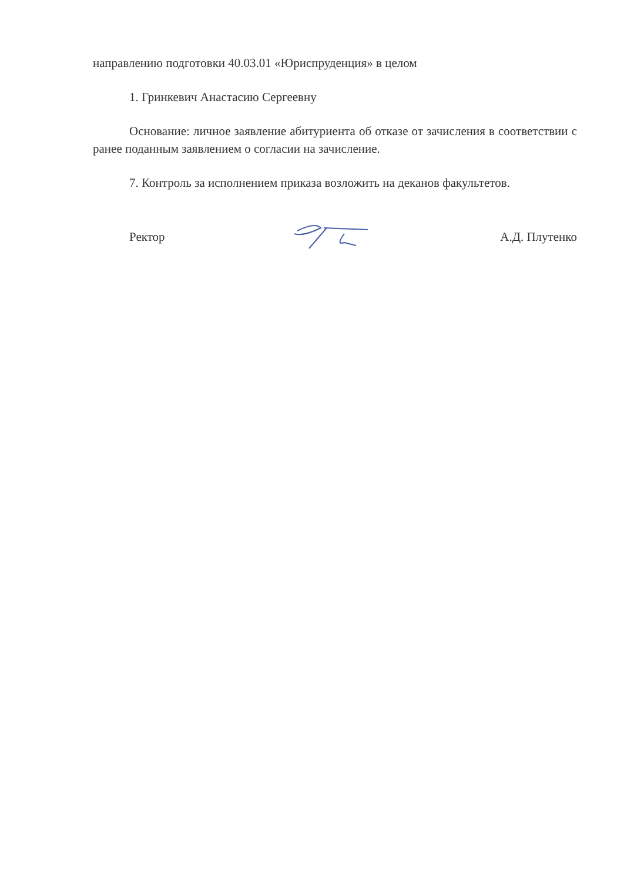направлению подготовки 40.03.01 «Юриспруденция» в целом
1. Гринкевич Анастасию Сергеевну
Основание: личное заявление абитуриента об отказе от зачисления в соответствии с ранее поданным заявлением о согласии на зачисление.
7. Контроль за исполнением приказа возложить на деканов факультетов.
Ректор А.Д. Плутенко